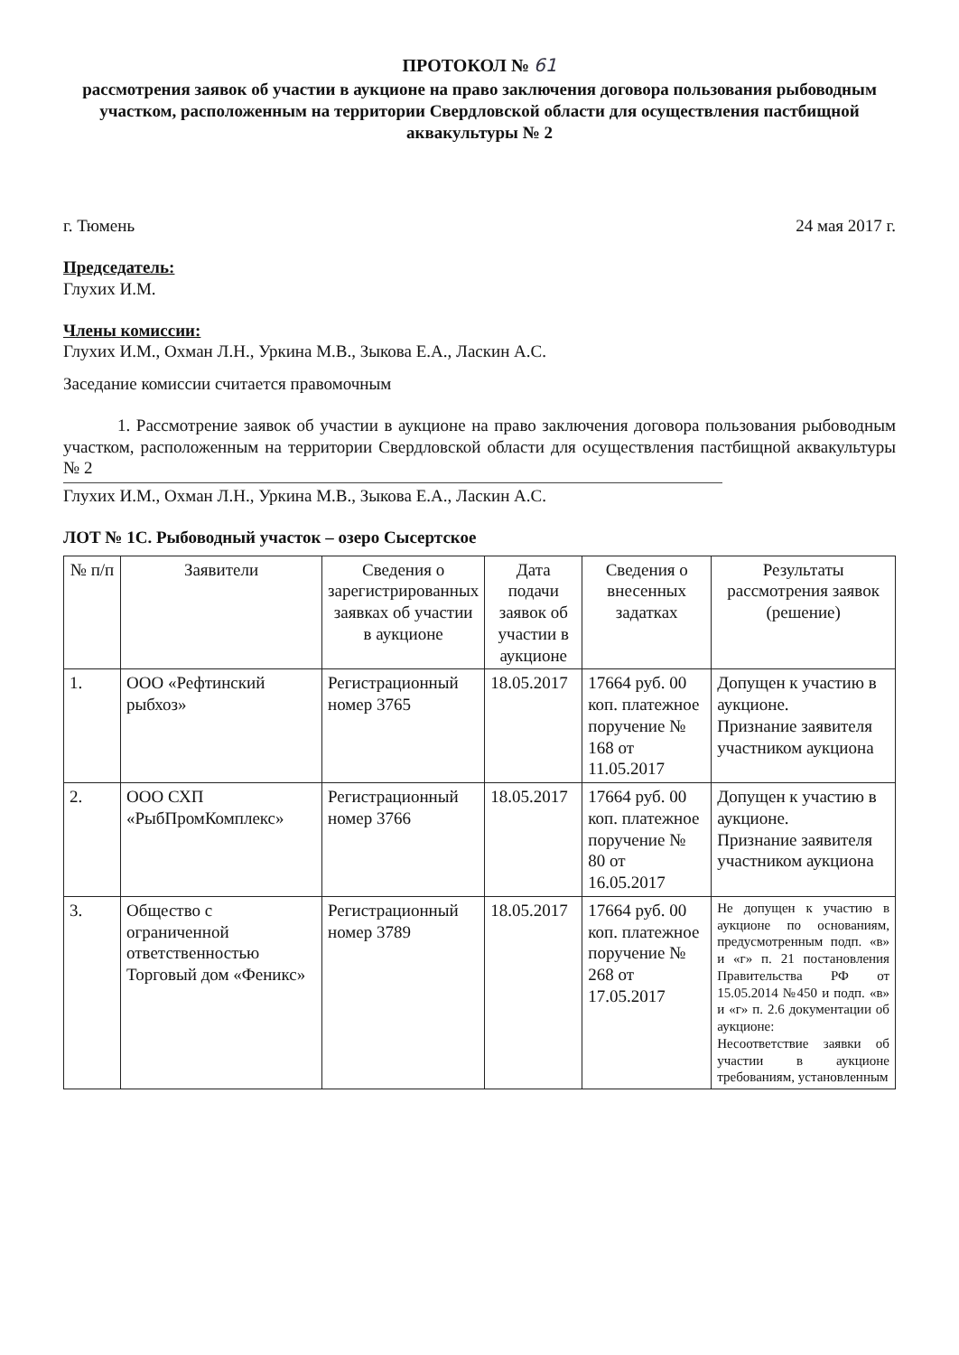ПРОТОКОЛ № 61
рассмотрения заявок об участии в аукционе на право заключения договора пользования рыбоводным участком, расположенным на территории Свердловской области для осуществления пастбищной аквакультуры № 2
г. Тюмень 24 мая 2017 г.
Председатель:
Глухих И.М.
Члены комиссии:
Глухих И.М., Охман Л.Н., Уркина М.В., Зыкова Е.А., Ласкин А.С.
Заседание комиссии считается правомочным
1. Рассмотрение заявок об участии в аукционе на право заключения договора пользования рыбоводным участком, расположенным на территории Свердловской области для осуществления пастбищной аквакультуры № 2
Глухих И.М., Охман Л.Н., Уркина М.В., Зыкова Е.А., Ласкин А.С.
ЛОТ № 1С. Рыбоводный участок – озеро Сысертское
| № п/п | Заявители | Сведения о зарегистрированных заявках об участии в аукционе | Дата подачи заявок об участии в аукционе | Сведения о внесенных задатках | Результаты рассмотрения заявок (решение) |
| --- | --- | --- | --- | --- | --- |
| 1. | ООО «Рефтинский рыбхоз» | Регистрационный номер 3765 | 18.05.2017 | 17664 руб. 00 коп. платежное поручение № 168 от 11.05.2017 | Допущен к участию в аукционе. Признание заявителя участником аукциона |
| 2. | ООО СХП «РыбПромКомплекс» | Регистрационный номер 3766 | 18.05.2017 | 17664 руб. 00 коп. платежное поручение № 80 от 16.05.2017 | Допущен к участию в аукционе. Признание заявителя участником аукциона |
| 3. | Общество с ограниченной ответственностью Торговый дом «Феникс» | Регистрационный номер 3789 | 18.05.2017 | 17664 руб. 00 коп. платежное поручение № 268 от 17.05.2017 | Не допущен к участию в аукционе по основаниям, предусмотренным подп. «в» и «г» п. 21 постановления Правительства РФ от 15.05.2014 №450 и подп. «в» и «г» п. 2.6 документации об аукционе: Несоответствие заявки об участии в аукционе требованиям, установленным |